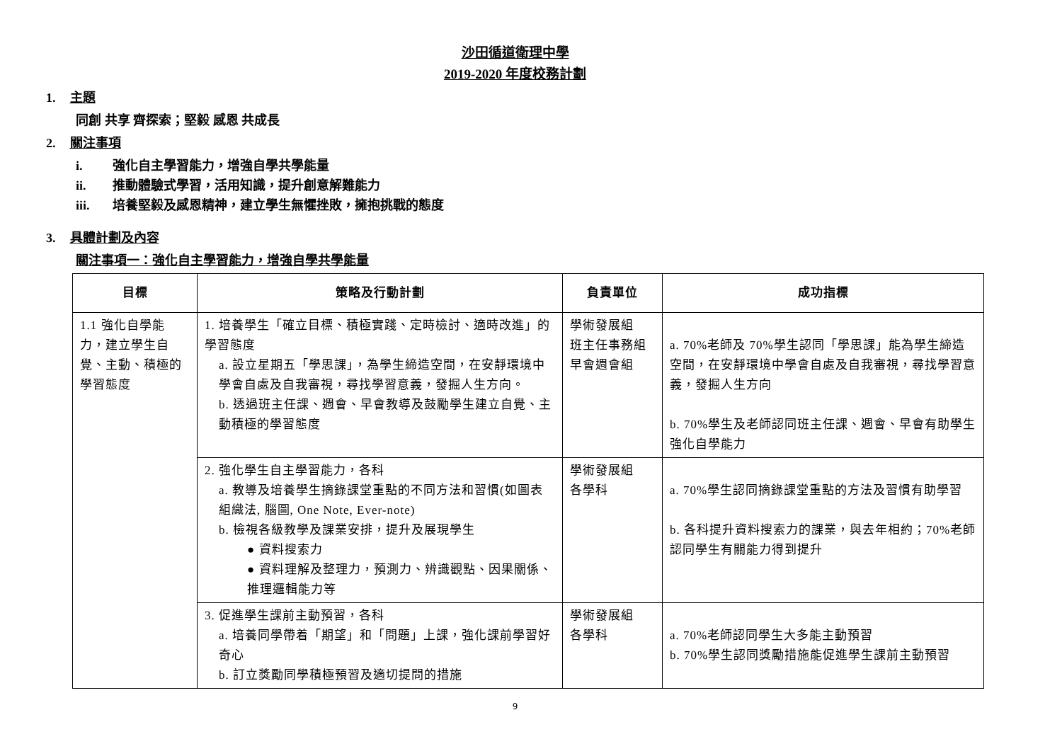沙田循道衛理中學
2019-2020 年度校務計劃
1. 主題
同創 共享 齊探索；堅毅 感恩 共成長
2. 關注事項
i. 強化自主學習能力，增強自學共學能量
ii. 推動體驗式學習，活用知識，提升創意解難能力
iii. 培養堅毅及感恩精神，建立學生無懼挫敗，擁抱挑戰的態度
3. 具體計劃及內容
關注事項一：強化自主學習能力，增強自學共學能量
| 目標 | 策略及行動計劃 | 負責單位 | 成功指標 |
| --- | --- | --- | --- |
| 1.1 強化自學能力，建立學生自覺、主動、積極的學習態度 | 1. 培養學生「確立目標、積極實踐、定時檢討、適時改進」的學習態度 a. 設立星期五「學思課」，為學生締造空間，在安靜環境中學會自處及自我審視，尋找學習意義，發掘人生方向。 b. 透過班主任課、週會、早會教導及鼓勵學生建立自覺、主動積極的學習態度 | 學術發展組 班主任事務組 早會週會組 | a. 70%老師及 70%學生認同「學思課」能為學生締造空間，在安靜環境中學會自處及自我審視，尋找學習意義，發掘人生方向 b. 70%學生及老師認同班主任課、週會、早會有助學生強化自學能力 |
| | 2. 強化學生自主學習能力，各科 a. 教導及培養學生摘錄課堂重點的不同方法和習慣(如圖表組織法, 腦圖, One Note, Ever-note) b. 檢視各級教學及課業安排，提升及展現學生 ● 資料搜索力 ● 資料理解及整理力，預測力、辨識觀點、因果關係、推理邏輯能力等 | 學術發展組 各學科 | a. 70%學生認同摘錄課堂重點的方法及習慣有助學習 b. 各科提升資料搜索力的課業，與去年相約；70%老師認同學生有關能力得到提升 |
| | 3. 促進學生課前主動預習，各科 a. 培養同學帶着「期望」和「問題」上課，強化課前學習好奇心 b. 訂立獎勵同學積極預習及適切提問的措施 | 學術發展組 各學科 | a. 70%老師認同學生大多能主動預習 b. 70%學生認同獎勵措施能促進學生課前主動預習 |
9